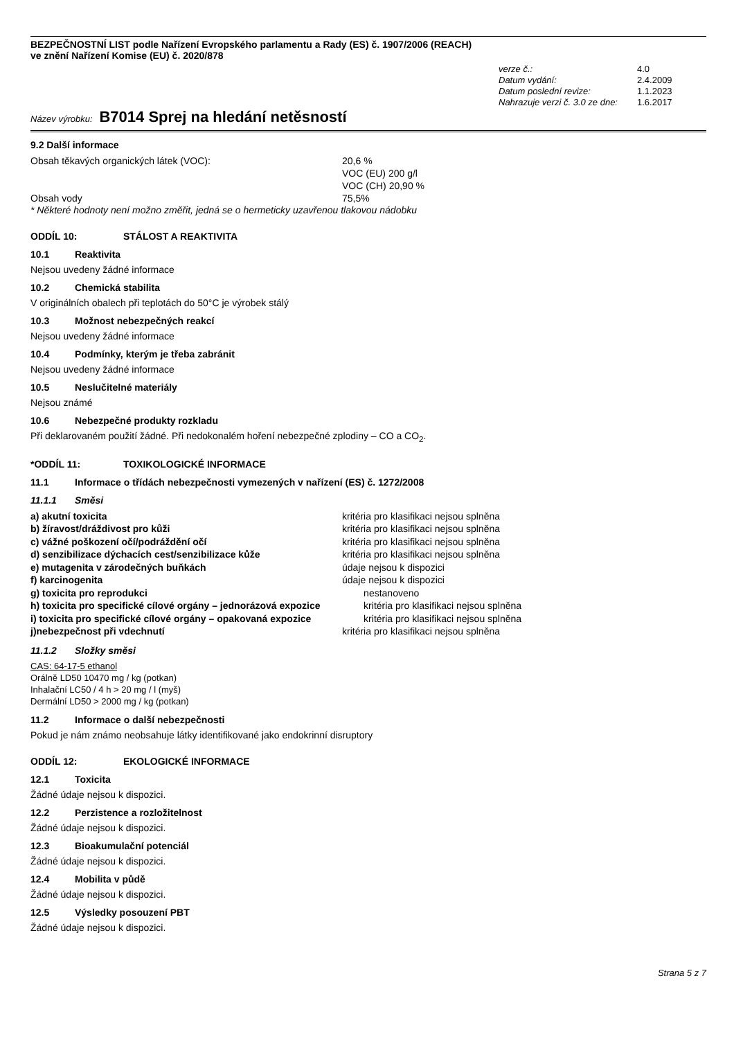BEZPEČNOSTNÍ LIST podle Nařízení Evropského parlamentu a Rady (ES) č. 1907/2006 (REACH)
ve znění Nařízení Komise (EU) č. 2020/878
verze č.: 4.0 Datum vydání: 2.4.2009 Datum poslední revize: 1.1.2023 Nahrazuje verzi č. 3.0 ze dne: 1.6.2017
Název výrobku: B7014 Sprej na hledání netěsností
9.2 Další informace
Obsah těkavých organických látek (VOC): 20,6 %
VOC (EU) 200 g/l
VOC (CH) 20,90 % Obsah vody 75,5%
* Některé hodnoty není možno změřit, jedná se o hermeticky uzavřenou tlakovou nádobku
ODDÍL 10: STÁLOST A REAKTIVITA
10.1 Reaktivita
Nejsou uvedeny žádné informace
10.2 Chemická stabilita
V originálních obalech při teplotách do 50°C je výrobek stálý
10.3 Možnost nebezpečných reakcí
Nejsou uvedeny žádné informace
10.4 Podmínky, kterým je třeba zabránit
Nejsou uvedeny žádné informace
10.5 Neslučitelné materiály
Nejsou známé
10.6 Nebezpečné produkty rozkladu
Při deklarovaném použití žádné. Při nedokonalém hoření nebezpečné zplodiny – CO a CO<sub>2</sub>.
*ODDÍL 11: TOXIKOLOGICKÉ INFORMACE
11.1 Informace o třídách nebezpečnosti vymezených v nařízení (ES) č. 1272/2008
11.1.1 Směsi
a) akutní toxicita kritéria pro klasifikaci nejsou splněna b) žíravost/dráždivost pro kůži kritéria pro klasifikaci nejsou splněna c) vážné poškození očí/podráždění očí kritéria pro klasifikaci nejsou splněna d) senzibilizace dýchacích cest/senzibilizace kůže kritéria pro klasifikaci nejsou splněna e) mutagenita v zárodečných buňkách údaje nejsou k dispozici f) karcinogenita údaje nejsou k dispozici g) toxicita pro reprodukci nestanoveno h) toxicita pro specifické cílové orgány – jednorázová expozice kritéria pro klasifikaci nejsou splněna i) toxicita pro specifické cílové orgány – opakovaná expozice kritéria pro klasifikaci nejsou splněna j)nebezpečnost při vdechnutí kritéria pro klasifikaci nejsou splněna
11.1.2 Složky směsi
CAS: 64-17-5 ethanol
Orálně LD50 10470 mg / kg (potkan)
Inhalační LC50 / 4 h > 20 mg / l (myš)
Dermální LD50 > 2000 mg / kg (potkan)
11.2 Informace o další nebezpečnosti
Pokud je nám známo neobsahuje látky identifikované jako endokrinní disruptory
ODDÍL 12: EKOLOGICKÉ INFORMACE
12.1 Toxicita
Žádné údaje nejsou k dispozici.
12.2 Perzistence a rozložitelnost
Žádné údaje nejsou k dispozici.
12.3 Bioakumulační potenciál
Žádné údaje nejsou k dispozici.
12.4 Mobilita v půdě
Žádné údaje nejsou k dispozici.
12.5 Výsledky posouzení PBT
Žádné údaje nejsou k dispozici.
Strana 5 z 7